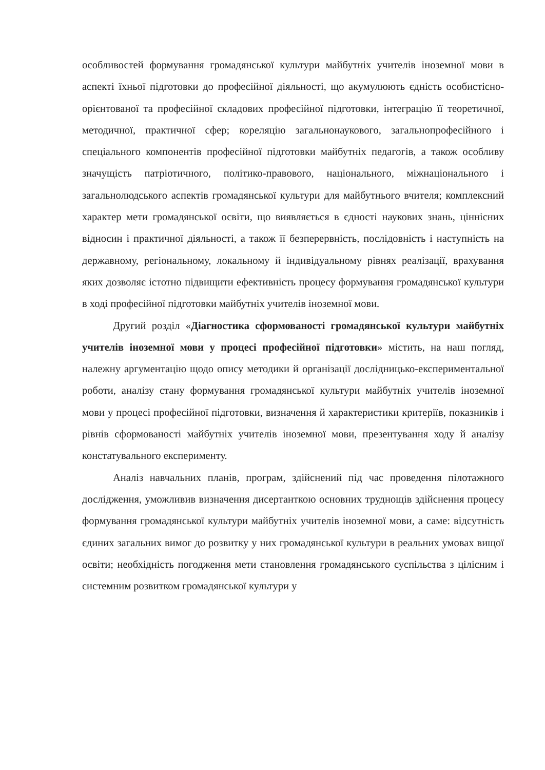особливостей формування громадянської культури майбутніх учителів іноземної мови в аспекті їхньої підготовки до професійної діяльності, що акумулюють єдність особистісно-орієнтованої та професійної складових професійної підготовки, інтеграцію її теоретичної, методичної, практичної сфер; кореляцію загальнонаукового, загальнопрофесійного і спеціального компонентів професійної підготовки майбутніх педагогів, а також особливу значущість патріотичного, політико-правового, національного, міжнаціонального і загальнолюдського аспектів громадянської культури для майбутнього вчителя; комплексний характер мети громадянської освіти, що виявляється в єдності наукових знань, ціннісних відносин і практичної діяльності, а також її безперервність, послідовність і наступність на державному, регіональному, локальному й індивідуальному рівнях реалізації, врахування яких дозволяє істотно підвищити ефективність процесу формування громадянської культури в ході професійної підготовки майбутніх учителів іноземної мови.
Другий розділ «Діагностика сформованості громадянської культури майбутніх учителів іноземної мови у процесі професійної підготовки» містить, на наш погляд, належну аргументацію щодо опису методики й організації дослідницько-експериментальної роботи, аналізу стану формування громадянської культури майбутніх учителів іноземної мови у процесі професійної підготовки, визначення й характеристики критеріїв, показників і рівнів сформованості майбутніх учителів іноземної мови, презентування ходу й аналізу констатувального експерименту.
Аналіз навчальних планів, програм, здійснений під час проведення пілотажного дослідження, уможливив визначення дисертанткою основних труднощів здійснення процесу формування громадянської культури майбутніх учителів іноземної мови, а саме: відсутність єдиних загальних вимог до розвитку у них громадянської культури в реальних умовах вищої освіти; необхідність погодження мети становлення громадянського суспільства з цілісним і системним розвитком громадянської культури у